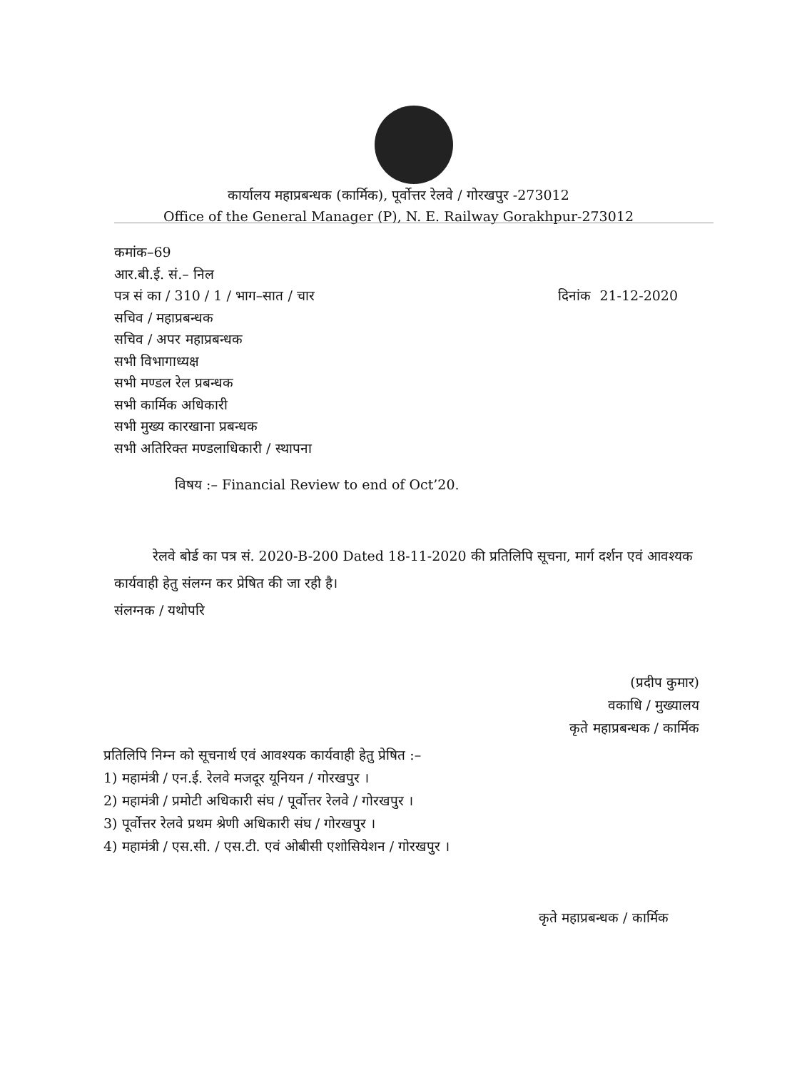कार्यालय महाप्रबन्धक (कार्मिक), पूर्वोत्तर रेलवे / गोरखपुर -273012
Office of the General Manager (P), N. E. Railway Gorakhpur-273012
कमांक–69
आर.बी.ई. सं.– निल
पत्र सं का / 310 / 1 / भाग–सात / चार दिनांक 21-12-2020
सचिव / महाप्रबन्धक
सचिव / अपर महाप्रबन्धक
सभी विभागाध्यक्ष
सभी मण्डल रेल प्रबन्धक
सभी कार्मिक अधिकारी
सभी मुख्य कारखाना प्रबन्धक
सभी अतिरिक्त मण्डलाधिकारी / स्थापना
विषय :– Financial Review to end of Oct’20.
रेलवे बोर्ड का पत्र सं. 2020-B-200 Dated 18-11-2020 की प्रतिलिपि सूचना, मार्ग दर्शन एवं आवश्यक कार्यवाही हेतु संलग्न कर प्रेषित की जा रही है।
संलग्नक / यथोपरि
(प्रदीप कुमार)
वकाधि / मुख्यालय
कृते महाप्रबन्धक / कार्मिक
प्रतिलिपि निम्न को सूचनार्थ एवं आवश्यक कार्यवाही हेतु प्रेषित :–
1) महामंत्री / एन.ई. रेलवे मजदूर यूनियन / गोरखपुर ।
2) महामंत्री / प्रमोटी अधिकारी संघ / पूर्वोत्तर रेलवे / गोरखपुर ।
3) पूर्वोत्तर रेलवे प्रथम श्रेणी अधिकारी संघ / गोरखपुर ।
4) महामंत्री / एस.सी. / एस.टी. एवं ओबीसी एशोसियेशन / गोरखपुर ।
कृते महाप्रबन्धक / कार्मिक